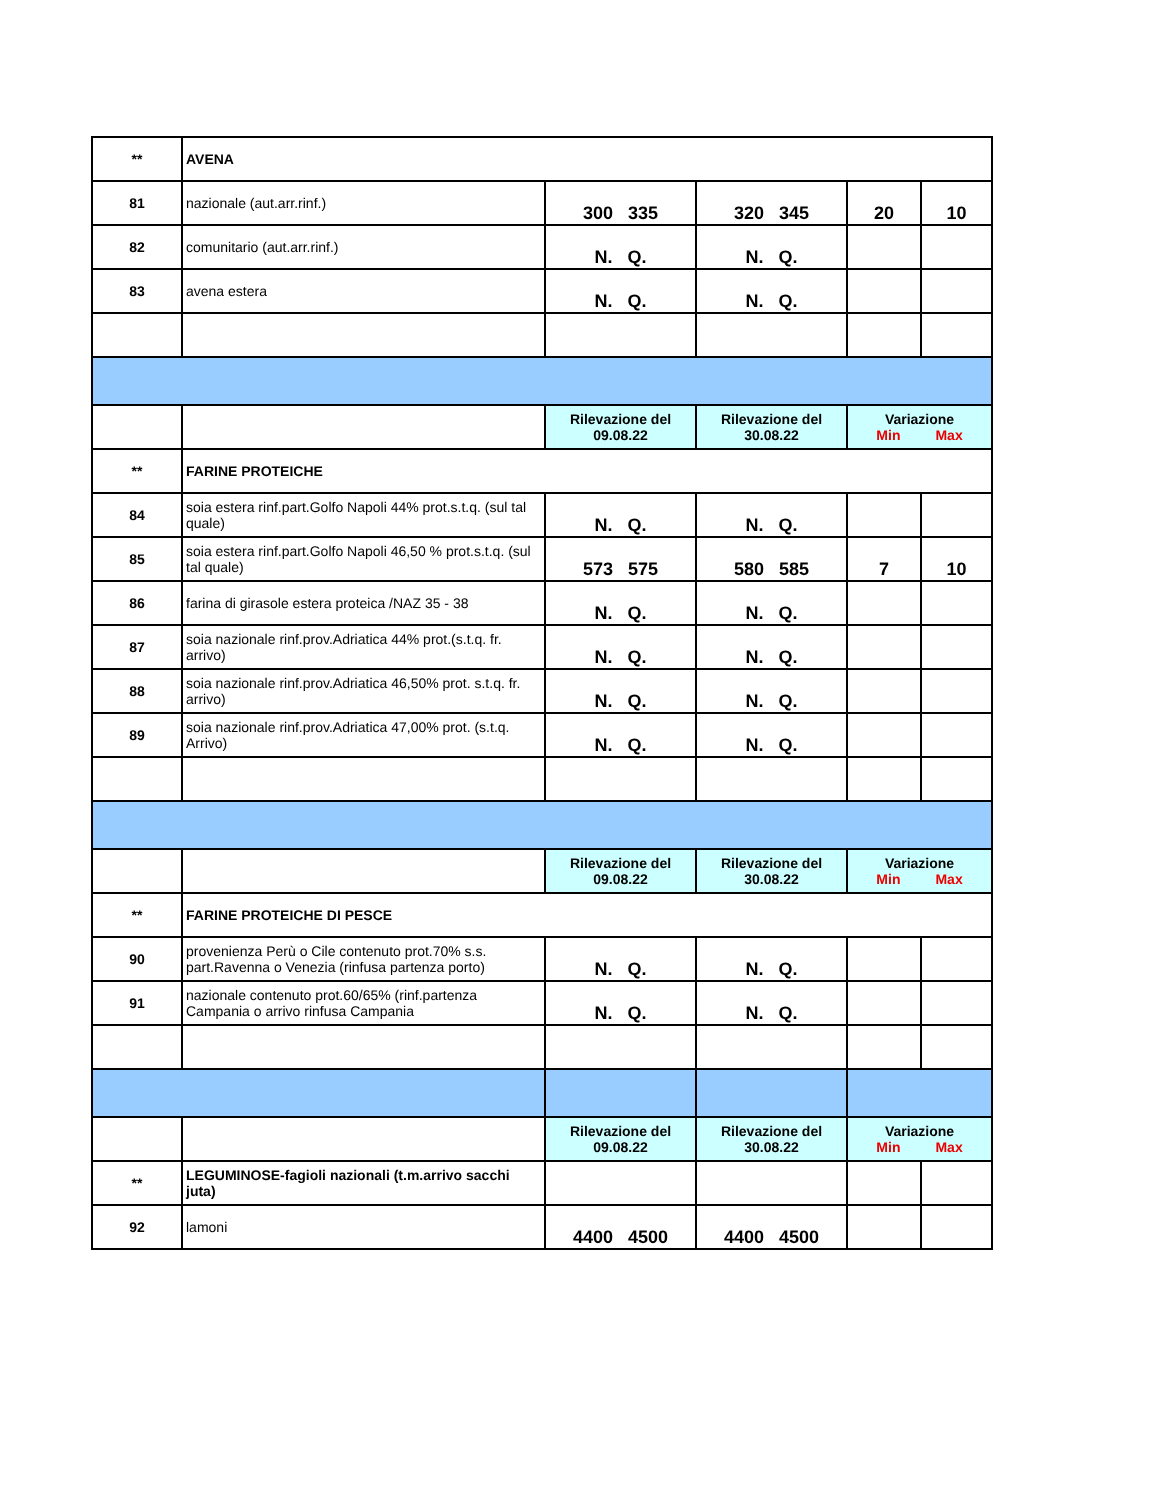| ** | AVENA | | | | |
| 81 | nazionale (aut.arr.rinf.) | 300 335 | 320 345 | 20 | 10 |
| 82 | comunitario (aut.arr.rinf.) | N. Q. | N. Q. | | |
| 83 | avena estera | N. Q. | N. Q. | | |
| | | Rilevazione del 09.08.22 | Rilevazione del 30.08.22 | Variazione Min Max | |
| ** | FARINE PROTEICHE | | | | |
| 84 | soia estera rinf.part.Golfo Napoli 44% prot.s.t.q. (sul tal quale) | N. Q. | N. Q. | | |
| 85 | soia estera rinf.part.Golfo Napoli 46,50 % prot.s.t.q. (sul tal quale) | 573 575 | 580 585 | 7 | 10 |
| 86 | farina di girasole estera proteica /NAZ 35 - 38 | N. Q. | N. Q. | | |
| 87 | soia nazionale rinf.prov.Adriatica 44% prot.(s.t.q. fr. arrivo) | N. Q. | N. Q. | | |
| 88 | soia nazionale rinf.prov.Adriatica 46,50% prot. s.t.q. fr. arrivo) | N. Q. | N. Q. | | |
| 89 | soia nazionale rinf.prov.Adriatica 47,00% prot. (s.t.q. Arrivo) | N. Q. | N. Q. | | |
| | | Rilevazione del 09.08.22 | Rilevazione del 30.08.22 | Variazione Min Max | |
| ** | FARINE PROTEICHE DI PESCE | | | | |
| 90 | provenienza Perù o Cile contenuto prot.70% s.s. part.Ravenna o Venezia (rinfusa partenza porto) | N. Q. | N. Q. | | |
| 91 | nazionale contenuto prot.60/65% (rinf.partenza Campania o arrivo rinfusa Campania | N. Q. | N. Q. | | |
| | | Rilevazione del 09.08.22 | Rilevazione del 30.08.22 | Variazione Min Max | |
| ** | LEGUMINOSE-fagioli nazionali (t.m.arrivo sacchi juta) | | | | |
| 92 | lamoni | 4400 4500 | 4400 4500 | | |